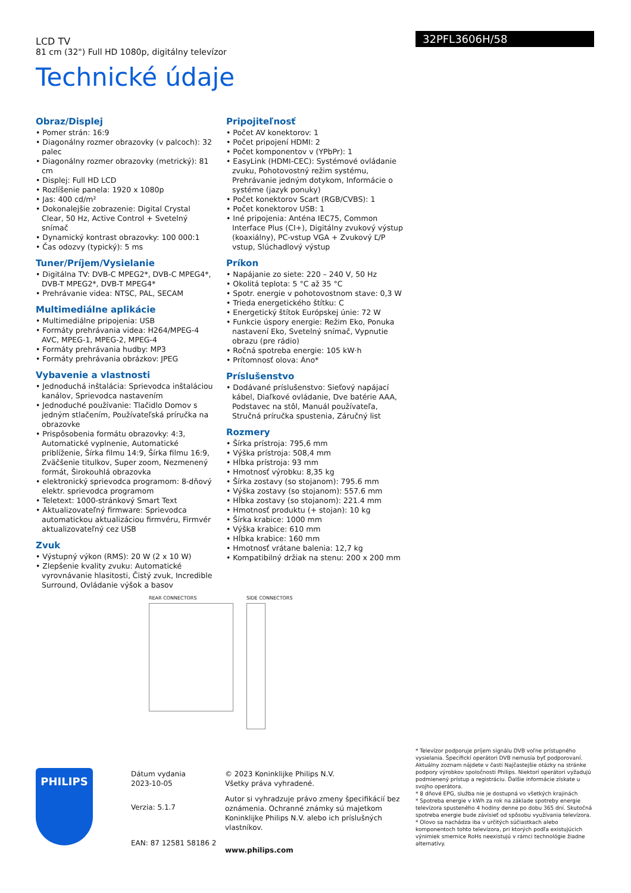LCD TV
81 cm (32") Full HD 1080p, digitálny televízor
32PFL3606H/58
Technické údaje
Obraz/Displej
• Pomer strán: 16:9
• Diagonálny rozmer obrazovky (v palcoch): 32 palec
• Diagonálny rozmer obrazovky (metrický): 81 cm
• Displej: Full HD LCD
• Rozlíšenie panela: 1920 x 1080p
• Jas: 400 cd/m²
• Dokonalejšie zobrazenie: Digital Crystal Clear, 50 Hz, Active Control + Svetelný snímač
• Dynamický kontrast obrazovky: 100 000:1
• Čas odozvy (typický): 5 ms
Tuner/Príjem/Vysielanie
• Digitálna TV: DVB-C MPEG2*, DVB-C MPEG4*, DVB-T MPEG2*, DVB-T MPEG4*
• Prehrávanie videa: NTSC, PAL, SECAM
Multimediálne aplikácie
• Multimediálne pripojenia: USB
• Formáty prehrávania videa: H264/MPEG-4 AVC, MPEG-1, MPEG-2, MPEG-4
• Formáty prehrávania hudby: MP3
• Formáty prehrávania obrázkov: JPEG
Vybavenie a vlastnosti
• Jednoduchá inštalácia: Sprievodca inštaláciou kanálov, Sprievodca nastavením
• Jednoduché používanie: Tlačidlo Domov s jedným stlačením, Používateľská príručka na obrazovke
• Prispôsobenia formátu obrazovky: 4:3, Automatické vyplnenie, Automatické priblíženie, Šírka filmu 14:9, Šírka filmu 16:9, Zväčšenie titulkov, Super zoom, Nezmenený formát, Širokouhlá obrazovka
• elektronický sprievodca programom: 8-dňový elektr. sprievodca programom
• Teletext: 1000-stránkový Smart Text
• Aktualizovateľný firmware: Sprievodca automatickou aktualizáciou firmvéru, Firmvér aktualizovateľný cez USB
Zvuk
• Výstupný výkon (RMS): 20 W (2 x 10 W)
• Zlepšenie kvality zvuku: Automatické vyrovnávanie hlasitosti, Čistý zvuk, Incredible Surround, Ovládanie výšok a basov
Pripojiteľnosť
• Počet AV konektorov: 1
• Počet pripojení HDMI: 2
• Počet komponentov v (YPbPr): 1
• EasyLink (HDMI-CEC): Systémové ovládanie zvuku, Pohotovostný režim systému, Prehrávanie jedným dotykom, Informácie o systéme (jazyk ponuky)
• Počet konektorov Scart (RGB/CVBS): 1
• Počet konektorov USB: 1
• Iné pripojenia: Anténa IEC75, Common Interface Plus (CI+), Digitálny zvukový výstup (koaxiálny), PC-vstup VGA + Zvukový Ľ/P vstup, Slúchadlový výstup
Príkon
• Napájanie zo siete: 220 – 240 V, 50 Hz
• Okolitá teplota: 5 °C až 35 °C
• Spotr. energie v pohotovostnom stave: 0,3 W
• Trieda energetického štítku: C
• Energetický štítok Európskej únie: 72 W
• Funkcie úspory energie: Režim Eko, Ponuka nastavení Eko, Svetelný snímač, Vypnutie obrazu (pre rádio)
• Ročná spotreba energie: 105 kW·h
• Prítomnosť olova: Áno*
Príslušenstvo
• Dodávané príslušenstvo: Sieťový napájací kábel, Diaľkové ovládanie, Dve batérie AAA, Podstavec na stôl, Manuál používateľa, Stručná príručka spustenia, Záručný list
Rozmery
• Šírka prístroja: 795,6 mm
• Výška prístroja: 508,4 mm
• Hĺbka prístroja: 93 mm
• Hmotnosť výrobku: 8,35 kg
• Šírka zostavy (so stojanom): 795.6 mm
• Výška zostavy (so stojanom): 557.6 mm
• Hĺbka zostavy (so stojanom): 221.4 mm
• Hmotnosť produktu (+ stojan): 10 kg
• Šírka krabice: 1000 mm
• Výška krabice: 610 mm
• Hĺbka krabice: 160 mm
• Hmotnosť vrátane balenia: 12,7 kg
• Kompatibilný držiak na stenu: 200 x 200 mm
REAR CONNECTORS SIDE CONNECTORS
PHILIPS
Dátum vydania
2023-10-05
Verzia: 5.1.7
EAN: 87 12581 58186 2
© 2023 Koninklijke Philips N.V.
Všetky práva vyhradené.
Autor si vyhradzuje právo zmeny špecifikácií bez oznámenia. Ochranné známky sú majetkom Koninklijke Philips N.V. alebo ich príslušných vlastníkov.
www.philips.com
* Televízor podporuje príjem signálu DVB voľne prístupného vysielania. Špecifickí operátori DVB nemusia byť podporovaní. Aktuálny zoznam nájdete v časti Najčastejšie otázky na stránke podpory výrobkov spoločnosti Philips. Niektorí operátori vyžadujú podmienený prístup a registráciu. Ďalšie informácie získate u svojho operátora.
* 8 dňové EPG, služba nie je dostupná vo všetkých krajinách
* Spotreba energie v kWh za rok na základe spotreby energie televízora spusteného 4 hodiny denne po dobu 365 dní. Skutočná spotreba energie bude závisieť od spôsobu využívania televízora.
* Olovo sa nachádza iba v určitých súčiastkach alebo komponentoch tohto televízora, pri ktorých podľa existujúcich výnimiek smernice RoHs neexistujú v rámci technológie žiadne alternatívy.